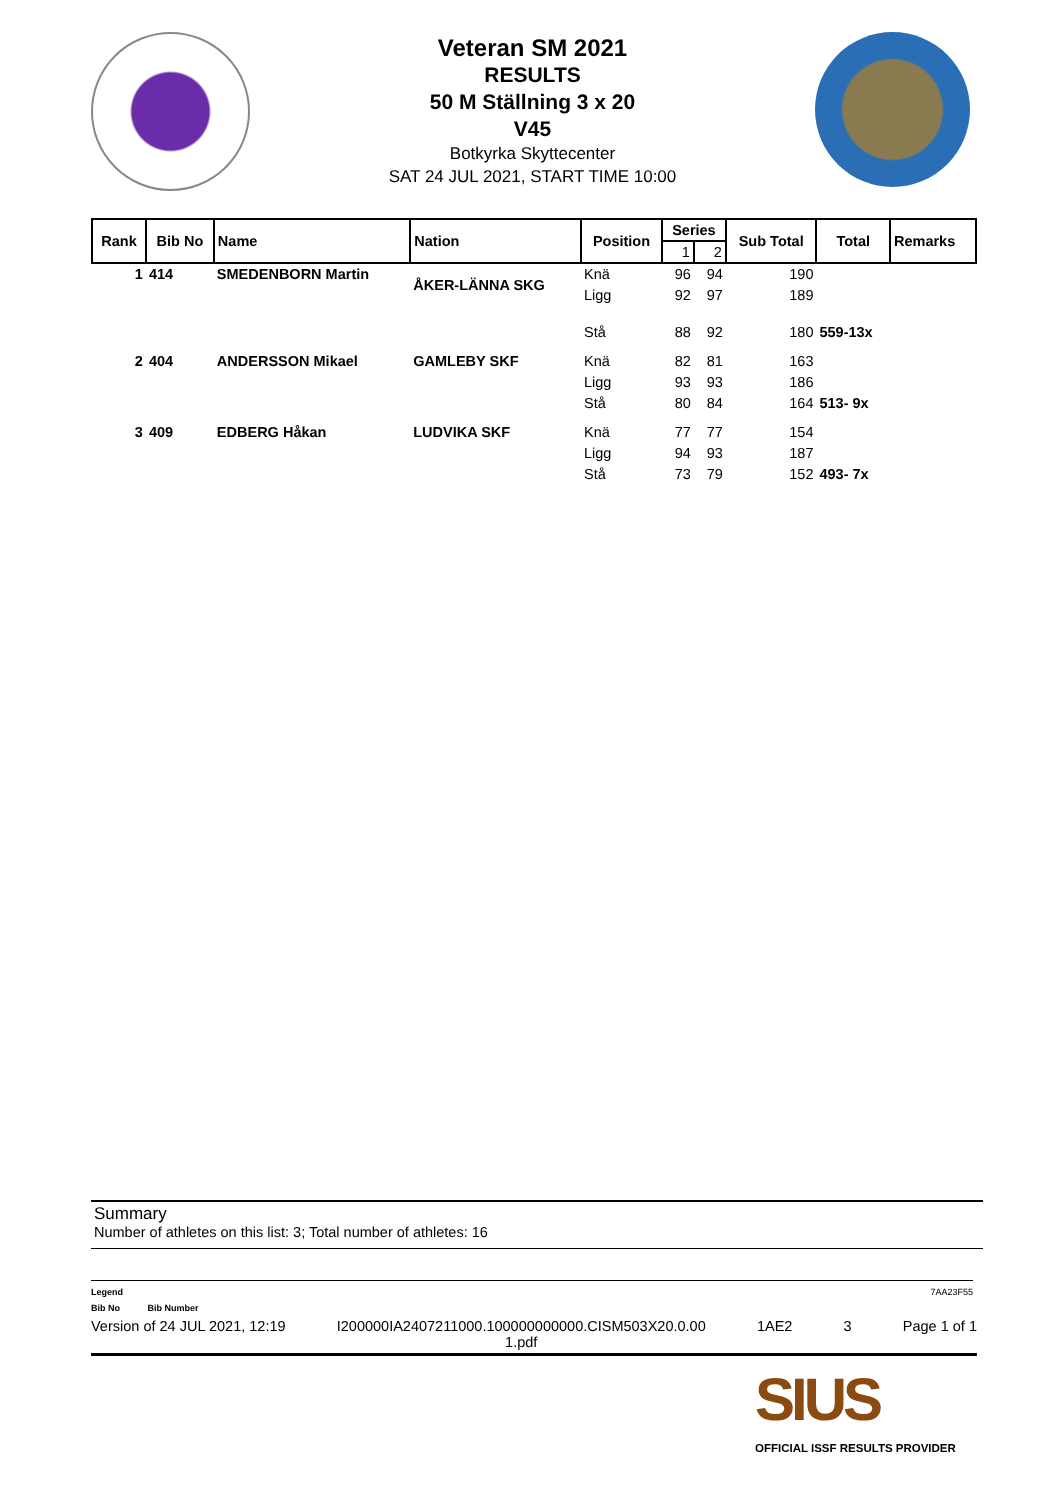Veteran SM 2021
RESULTS
50 M Ställning 3 x 20
V45
Botkyrka Skyttecenter
SAT 24 JUL 2021, START TIME 10:00
| Rank | Bib No | Name | Nation | Position | Series | | Sub Total | Total | Remarks |
| --- | --- | --- | --- | --- | --- | --- | --- | --- | --- |
| | | | | | 1 | 2 | | | |
| 1 | 414 | SMEDENBORN Martin | ÅKER-LÄNNA SKG | Knä | 96 | 94 | 190 | | |
| | | | | Ligg | 92 | 97 | 189 | | |
| | | | | Stå | 88 | 92 | 180 | 559-13x | |
| 2 | 404 | ANDERSSON Mikael | GAMLEBY SKF | Knä | 82 | 81 | 163 | | |
| | | | | Ligg | 93 | 93 | 186 | | |
| | | | | Stå | 80 | 84 | 164 | 513- 9x | |
| 3 | 409 | EDBERG Håkan | LUDVIKA SKF | Knä | 77 | 77 | 154 | | |
| | | | | Ligg | 94 | 93 | 187 | | |
| | | | | Stå | 73 | 79 | 152 | 493- 7x | |
Summary
Number of athletes on this list: 3; Total number of athletes: 16
Legend 7AA23F55
Bib No Bib Number
Version of 24 JUL 2021, 12:19 I200000IA2407211000.100000000000.CISM503X20.0.00
1.pdf 1AE2 3 Page 1 of 1
SIUS
OFFICIAL ISSF RESULTS PROVIDER